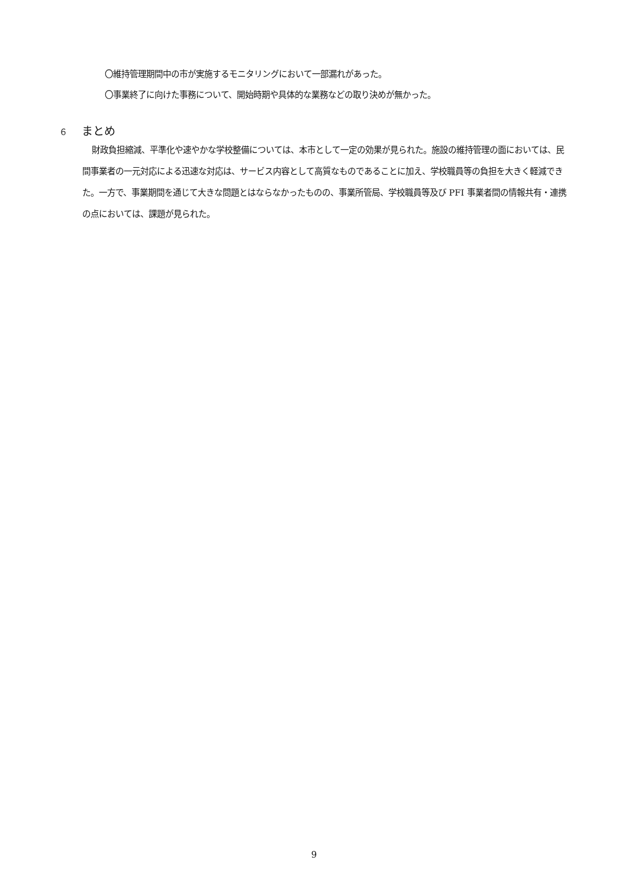〇維持管理期間中の市が実施するモニタリングにおいて一部漏れがあった。
〇事業終了に向けた事務について、開始時期や具体的な業務などの取り決めが無かった。
６ まとめ
財政負担縮減、平準化や速やかな学校整備については、本市として一定の効果が見られた。施設の維持管理の面においては、民間事業者の一元対応による迅速な対応は、サービス内容として高質なものであることに加え、学校職員等の負担を大きく軽減できた。一方で、事業期間を通じて大きな問題とはならなかったものの、事業所管局、学校職員等及び PFI 事業者間の情報共有・連携の点においては、課題が見られた。
9